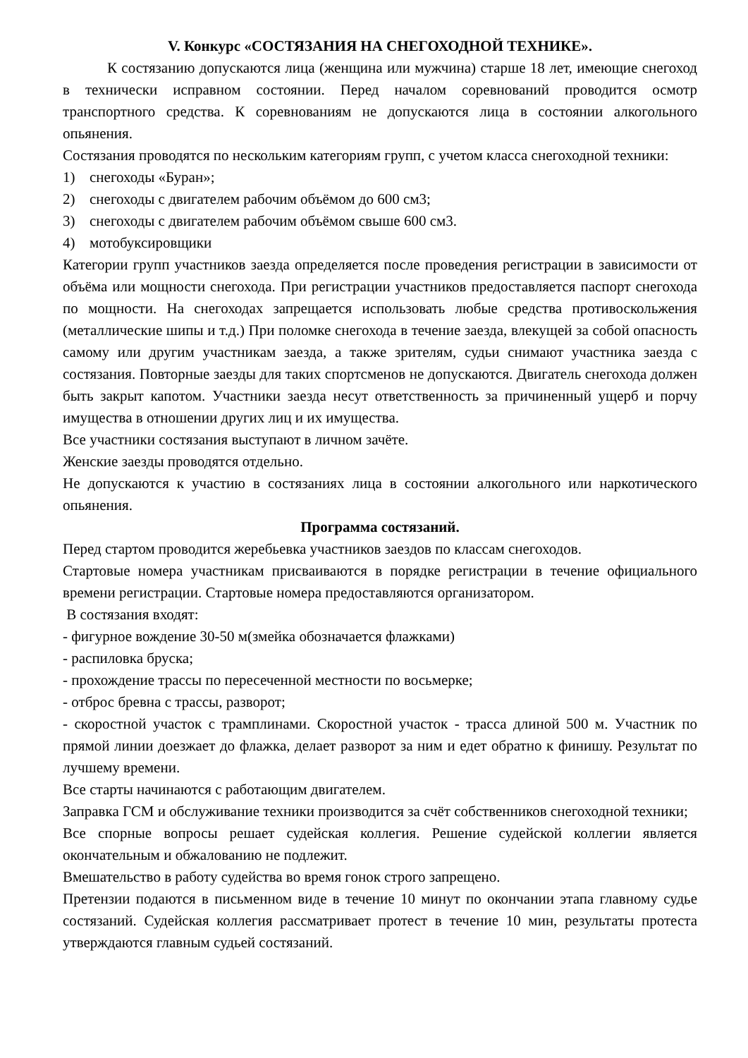V. Конкурс «СОСТЯЗАНИЯ НА СНЕГОХОДНОЙ ТЕХНИКЕ».
К состязанию допускаются лица (женщина или мужчина) старше 18 лет, имеющие снегоход в технически исправном состоянии. Перед началом соревнований проводится осмотр транспортного средства. К соревнованиям не допускаются лица в состоянии алкогольного опьянения.
Состязания проводятся по нескольким категориям групп, с учетом класса снегоходной техники:
1) снегоходы «Буран»;
2) снегоходы с двигателем рабочим объёмом до 600 см3;
3) снегоходы с двигателем рабочим объёмом свыше 600 см3.
4) мотобуксировщики
Категории групп участников заезда определяется после проведения регистрации в зависимости от объёма или мощности снегохода. При регистрации участников предоставляется паспорт снегохода по мощности. На снегоходах запрещается использовать любые средства противоскольжения (металлические шипы и т.д.) При поломке снегохода в течение заезда, влекущей за собой опасность самому или другим участникам заезда, а также зрителям, судьи снимают участника заезда с состязания. Повторные заезды для таких спортсменов не допускаются. Двигатель снегохода должен быть закрыт капотом. Участники заезда несут ответственность за причиненный ущерб и порчу имущества в отношении других лиц и их имущества.
Все участники состязания выступают в личном зачёте.
Женские заезды проводятся отдельно.
Не допускаются к участию в состязаниях лица в состоянии алкогольного или наркотического опьянения.
Программа состязаний.
Перед стартом проводится жеребьевка участников заездов по классам снегоходов.
Стартовые номера участникам присваиваются в порядке регистрации в течение официального времени регистрации. Стартовые номера предоставляются организатором.
В состязания входят:
- фигурное вождение 30-50 м(змейка обозначается флажками)
- распиловка бруска;
- прохождение трассы по пересеченной местности по восьмерке;
- отброс бревна с трассы, разворот;
- скоростной участок с трамплинами. Скоростной участок - трасса длиной 500 м. Участник по прямой линии доезжает до флажка, делает разворот за ним и едет обратно к финишу. Результат по лучшему времени.
Все старты начинаются с работающим двигателем.
Заправка ГСМ и обслуживание техники производится за счёт собственников снегоходной техники;
Все спорные вопросы решает судейская коллегия. Решение судейской коллегии является окончательным и обжалованию не подлежит.
Вмешательство в работу судейства во время гонок строго запрещено.
Претензии подаются в письменном виде в течение 10 минут по окончании этапа главному судье состязаний. Судейская коллегия рассматривает протест в течение 10 мин, результаты протеста утверждаются главным судьей состязаний.